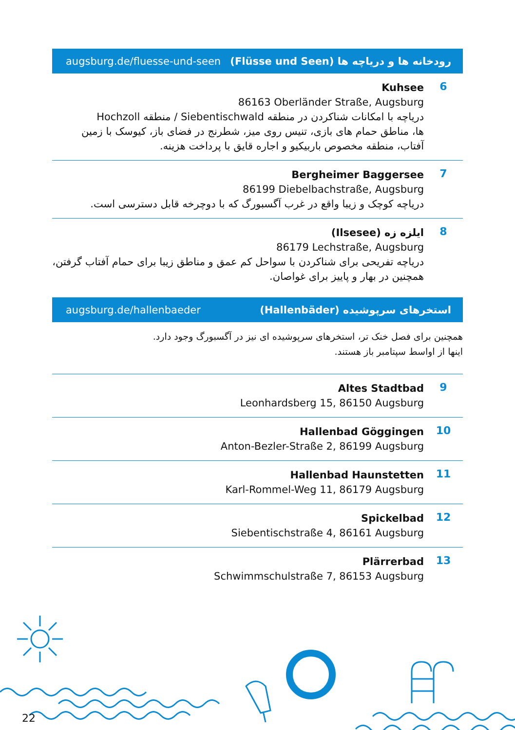augsburg.de/fluesse-und-seen رودخانه ها و دریاچه ها (Flüsse und Seen)
6
Kuhsee
86163 Oberländer Straße, Augsburg
دریاچه با امکانات شناکردن در منطقه Siebentischwald / منطقه Hochzoll
ها، مناطق حمام های بازی، تنیس روی میز، شطرنج در فضای باز، کیوسک با زمین آفتاب، منطقه مخصوص باربیکیو و اجاره قایق با پرداخت هزینه.
7
Bergheimer Baggersee
86199 Diebelbachstraße, Augsburg
دریاچه کوچک و زیبا واقع در غرب آگسبورگ که با دوچرخه قابل دسترسی است.
8
ایلزه زه (Ilsesee)
86179 Lechstraße, Augsburg
دریاچه تفریحی برای شناکردن با سواحل کم عمق و مناطق زیبا برای حمام آفتاب گرفتن، همچنین در بهار و پاییز برای غواصان.
augsburg.de/hallenbaeder استخرهای سرپوشیده (Hallenbäder)
همچنین برای فصل خنک تر، استخرهای سرپوشیده ای نیز در آگسبورگ وجود دارد.
اینها از اواسط سپتامبر باز هستند.
9
Altes Stadtbad
Leonhardsberg 15, 86150 Augsburg
10
Hallenbad Göggingen
Anton-Bezler-Straße 2, 86199 Augsburg
11
Hallenbad Haunstetten
Karl-Rommel-Weg 11, 86179 Augsburg
12
Spickelbad
Siebentischstraße 4, 86161 Augsburg
13
Plärrerbad
Schwimmschulstraße 7, 86153 Augsburg
22